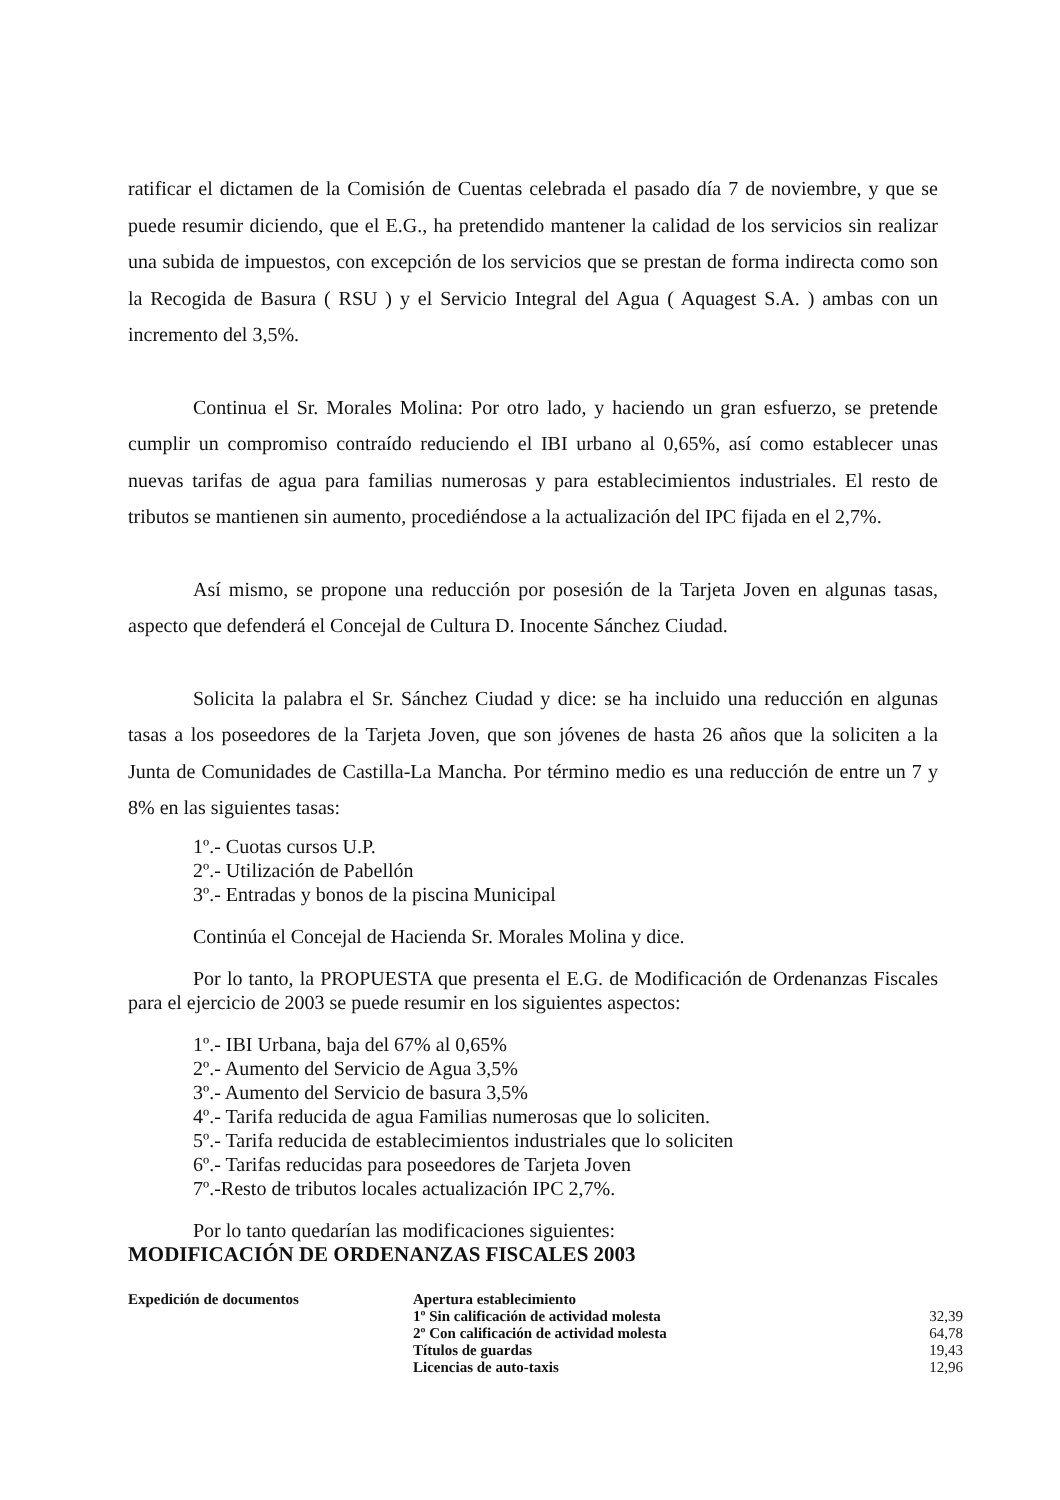ratificar el dictamen de la Comisión de Cuentas celebrada el pasado día 7 de noviembre, y que se puede resumir diciendo, que el E.G., ha pretendido mantener la calidad de los servicios sin realizar una subida de impuestos, con excepción de los servicios que se prestan de forma indirecta como son la Recogida de Basura ( RSU ) y el Servicio Integral del Agua ( Aquagest S.A. ) ambas con un incremento del 3,5%.
Continua el Sr. Morales Molina: Por otro lado, y haciendo un gran esfuerzo, se pretende cumplir un compromiso contraído reduciendo el IBI urbano al 0,65%, así como establecer unas nuevas tarifas de agua para familias numerosas y para establecimientos industriales. El resto de tributos se mantienen sin aumento, procediéndose a la actualización del IPC fijada en el 2,7%.
Así mismo, se propone una reducción por posesión de la Tarjeta Joven en algunas tasas, aspecto que defenderá el Concejal de Cultura D. Inocente Sánchez Ciudad.
Solicita la palabra el Sr. Sánchez Ciudad y dice: se ha incluido una reducción en algunas tasas a los poseedores de la Tarjeta Joven, que son jóvenes de hasta 26 años que la soliciten a la Junta de Comunidades de Castilla-La Mancha. Por término medio es una reducción de entre un 7 y 8% en las siguientes tasas:
1º.- Cuotas cursos U.P.
2º.- Utilización de Pabellón
3º.- Entradas y bonos de la piscina Municipal
Continúa el Concejal de Hacienda Sr. Morales Molina y dice.
Por lo tanto, la PROPUESTA que presenta el E.G. de Modificación de Ordenanzas Fiscales para el ejercicio de 2003 se puede resumir en los siguientes aspectos:
1º.- IBI Urbana, baja del 67% al 0,65%
2º.- Aumento del Servicio de Agua 3,5%
3º.- Aumento del Servicio de basura 3,5%
4º.- Tarifa reducida de agua Familias numerosas que lo soliciten.
5º.- Tarifa reducida de establecimientos industriales que lo soliciten
6º.- Tarifas reducidas para poseedores de Tarjeta Joven
7º.-Resto de tributos locales actualización IPC 2,7%.
Por lo tanto quedarían las modificaciones siguientes:
MODIFICACIÓN DE ORDENANZAS FISCALES 2003
| Expedición de documentos | Apertura establecimiento | |
| | 1º Sin calificación de actividad molesta | 32,39 |
| | 2º Con calificación de actividad molesta | 64,78 |
| | Títulos de guardas | 19,43 |
| | Licencias de auto-taxis | 12,96 |